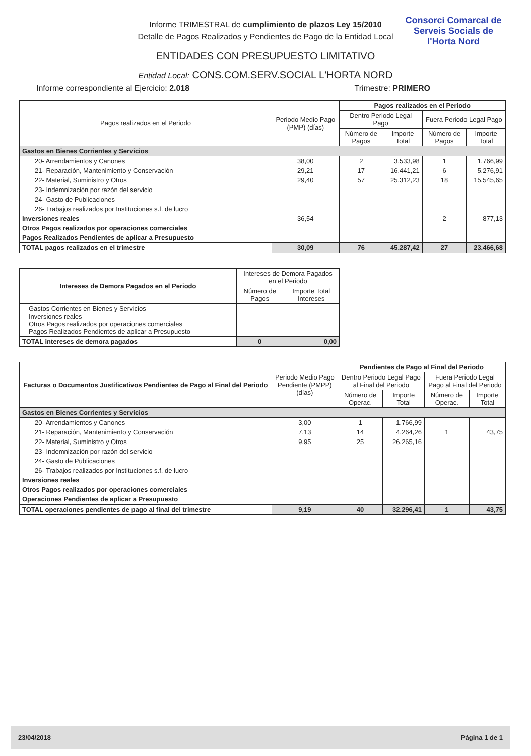Consorci Comarcal de Serveis Socials de l'Horta Nord
Informe TRIMESTRAL de cumplimiento de plazos Ley 15/2010
Detalle de Pagos Realizados y Pendientes de Pago de la Entidad Local
ENTIDADES CON PRESUPUESTO LIMITATIVO
Entidad Local: CONS.COM.SERV.SOCIAL L'HORTA NORD
Informe correspondiente al Ejercicio: 2.018 Trimestre: PRIMERO
| Pagos realizados en el Periodo | Periodo Medio Pago (PMP) (días) | Pagos realizados en el Periodo | | | |
| --- | --- | --- | --- | --- | --- |
| | | Dentro Periodo Legal Pago | | Fuera Periodo Legal Pago | |
| | | Número de Pagos | Importe Total | Número de Pagos | Importe Total |
| Gastos en Bienes Corrientes y Servicios | | | | | |
| 20- Arrendamientos y Canones | 38,00 | 2 | 3.533,98 | 1 | 1.766,99 |
| 21- Reparación, Mantenimiento y Conservación | 29,21 | 17 | 16.441,21 | 6 | 5.276,91 |
| 22- Material, Suministro y Otros | 29,40 | 57 | 25.312,23 | 18 | 15.545,65 |
| 23- Indemnización por razón del servicio | | | | | |
| 24- Gasto de Publicaciones | | | | | |
| 26- Trabajos realizados por Instituciones s.f. de lucro | | | | | |
| Inversiones reales | 36,54 | | | 2 | 877,13 |
| Otros Pagos realizados por operaciones comerciales | | | | | |
| Pagos Realizados Pendientes de aplicar a Presupuesto | | | | | |
| TOTAL pagos realizados en el trimestre | 30,09 | 76 | 45.287,42 | 27 | 23.466,68 |
| Intereses de Demora Pagados en el Periodo | Intereses de Demora Pagados en el Periodo | |
| --- | --- | --- |
| | Número de Pagos | Importe Total Intereses |
| Gastos Corrientes en Bienes y Servicios Inversiones reales Otros Pagos realizados por operaciones comerciales Pagos Realizados Pendientes de aplicar a Presupuesto | | |
| TOTAL intereses de demora pagados | 0 | 0,00 |
| Facturas o Documentos Justificativos Pendientes de Pago al Final del Periodo | Periodo Medio Pago Pendiente (PMPP) (días) | Pendientes de Pago al Final del Periodo | | | |
| --- | --- | --- | --- | --- | --- |
| | | Dentro Periodo Legal Pago al Final del Periodo | | Fuera Periodo Legal Pago al Final del Periodo | |
| | | Número de Operac. | Importe Total | Número de Operac. | Importe Total |
| Gastos en Bienes Corrientes y Servicios | | | | | |
| 20- Arrendamientos y Canones | 3,00 | 1 | 1.766,99 | | |
| 21- Reparación, Mantenimiento y Conservación | 7,13 | 14 | 4.264,26 | 1 | 43,75 |
| 22- Material, Suministro y Otros | 9,95 | 25 | 26.265,16 | | |
| 23- Indemnización por razón del servicio | | | | | |
| 24- Gasto de Publicaciones | | | | | |
| 26- Trabajos realizados por Instituciones s.f. de lucro | | | | | |
| Inversiones reales | | | | | |
| Otros Pagos realizados por operaciones comerciales | | | | | |
| Operaciones Pendientes de aplicar a Presupuesto | | | | | |
| TOTAL operaciones pendientes de pago al final del trimestre | 9,19 | 40 | 32.296,41 | 1 | 43,75 |
23/04/2018 Página 1 de 1